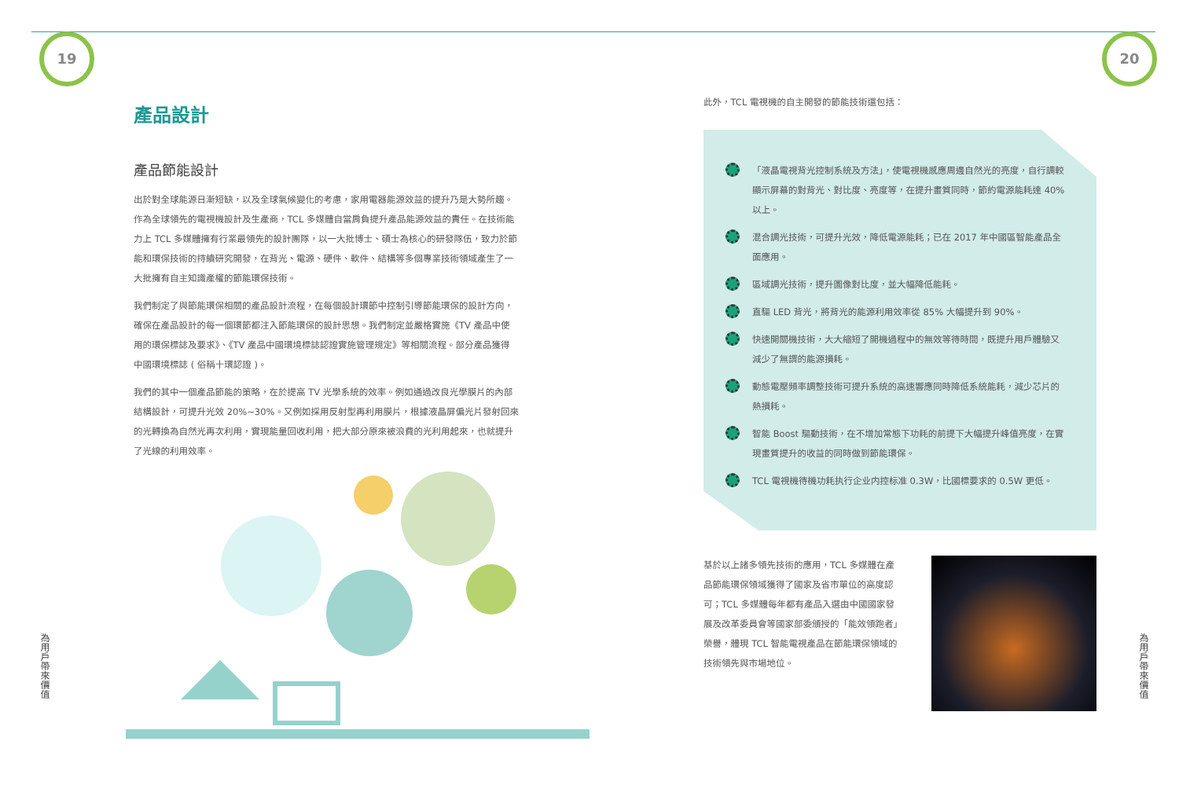19 20
為用戶帶來價值
為用戶帶來價值
產品設計
產品節能設計
出於對全球能源日漸短缺，以及全球氣候變化的考慮，家用電器能源效益的提升乃是大勢所趨。作為全球領先的電視機設計及生產商，TCL 多媒體自當肩負提升產品能源效益的責任。在技術能力上 TCL 多媒體擁有行業最領先的設計團隊，以一大批博士、碩士為核心的研發隊伍，致力於節能和環保技術的持續研究開發，在背光、電源、硬件、軟件、結構等多個專業技術領域產生了一大批擁有自主知識產權的節能環保技術。
我們制定了與節能環保相關的產品設計流程，在每個設計環節中控制引導節能環保的設計方向，確保在產品設計的每一個環節都注入節能環保的設計思想。我們制定並嚴格實施《TV 產品中使用的環保標誌及要求》、《TV 產品中國環境標誌認證實施管理規定》等相關流程。部分產品獲得中國環境標誌 ( 俗稱十環認證 )。
我們的其中一個產品節能的策略，在於提高 TV 光學系統的效率。例如通過改良光學膜片的內部結構設計，可提升光效 20%~30%。又例如採用反射型再利用膜片，根據液晶屏偏光片發射回來的光轉換為自然光再次利用，實現能量回收利用，把大部分原來被浪費的光利用起來，也就提升了光線的利用效率。
此外，TCL 電視機的自主開發的節能技術還包括：
「液晶電視背光控制系統及方法」，使電視機感應周邊自然光的亮度，自行調較顯示屏幕的對背光、對比度、亮度等，在提升畫質同時，節約電源能耗達 40% 以上。
混合調光技術，可提升光效，降低電源能耗；已在 2017 年中國區智能產品全面應用。
區域調光技術，提升圖像對比度，並大幅降低能耗。
直驅 LED 背光，將背光的能源利用效率從 85% 大幅提升到 90%。
快速開關機技術，大大縮短了開機過程中的無效等待時間，既提升用戶體驗又減少了無謂的能源損耗。
動態電壓頻率調整技術可提升系統的高速響應同時降低系統能耗，減少芯片的熱損耗。
智能 Boost 驅動技術，在不增加常態下功耗的前提下大幅提升峰值亮度，在實現畫質提升的收益的同時做到節能環保。
TCL 電視機待機功耗执行企业内控标准 0.3W，比國標要求的 0.5W 更低。
基於以上諸多領先技術的應用，TCL 多媒體在產品節能環保領域獲得了國家及省市單位的高度認可；TCL 多媒體每年都有產品入選由中國國家發展及改革委員會等國家部委頒授的「能效領跑者」榮譽，體現 TCL 智能電視產品在節能環保領域的技術領先與市場地位。